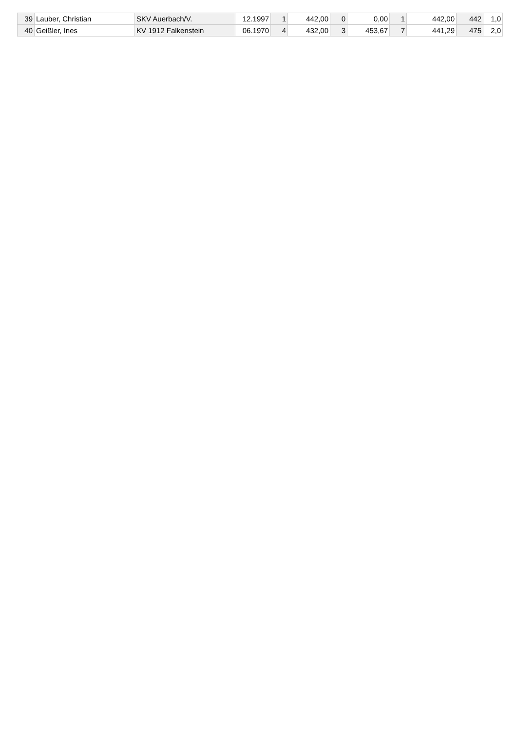| 39 | Lauber, Christian | SKV Auerbach/V. | 12.1997 | 1 | 442,00 | 0 | 0,00 | 1 | 442,00 | 442 | 1,0 |
| 40 | Geißler, Ines | KV 1912 Falkenstein | 06.1970 | 4 | 432,00 | 3 | 453,67 | 7 | 441,29 | 475 | 2,0 |